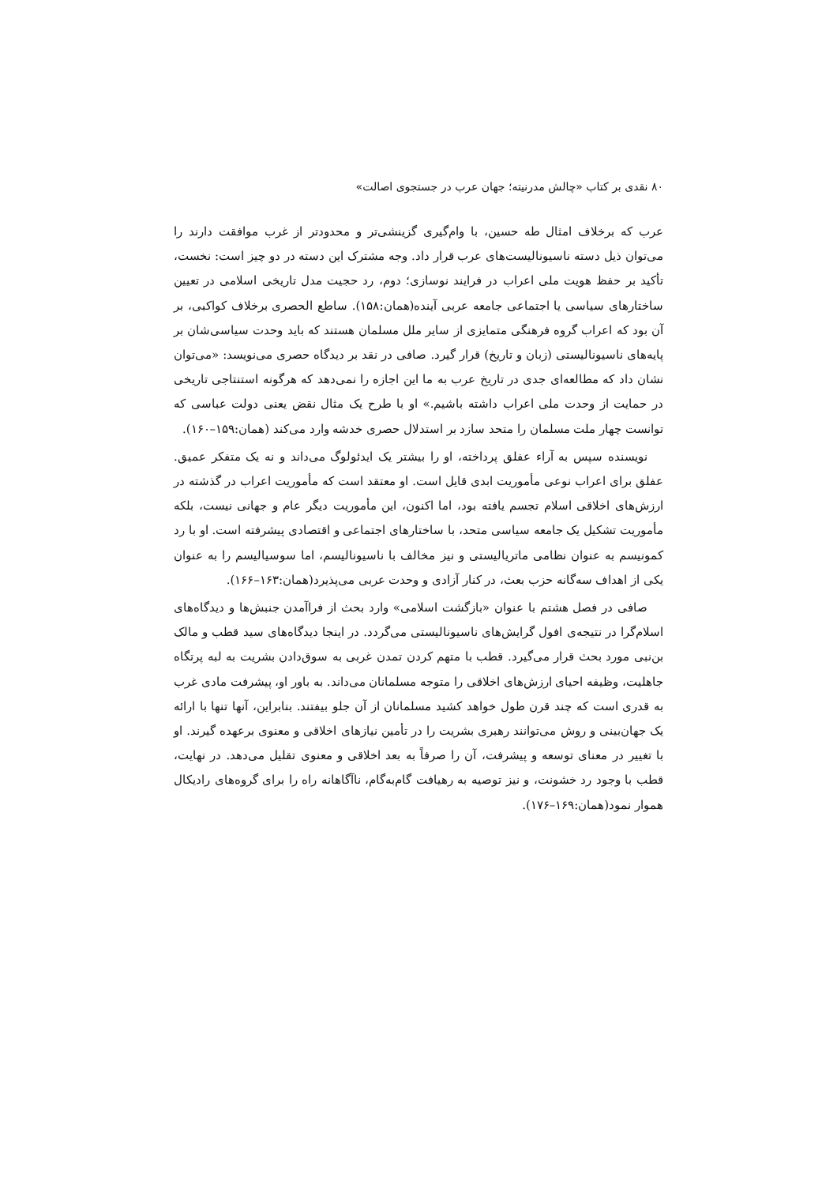۸۰ نقدی بر کتاب «چالش مدرنیته؛ جهان عرب در جستجوی اصالت»
عرب که برخلاف امثال طه حسین، با وام‌گیری گزینشی‌تر و محدودتر از غرب موافقت دارند را می‌توان ذیل دسته ناسیونالیست‌های عرب قرار داد. وجه مشترک این دسته در دو چیز است: نخست، تأکید بر حفظ هویت ملی اعراب در فرایند نوسازی؛ دوم، رد حجیت مدل تاریخی اسلامی در تعیین ساختارهای سیاسی یا اجتماعی جامعه عربی آینده(همان:۱۵۸). ساطع الحصری برخلاف کواکبی، بر آن بود که اعراب گروه فرهنگی متمایزی از سایر ملل مسلمان هستند که باید وحدت سیاسی‌شان بر پایه‌های ناسیونالیستی (زبان و تاریخ) قرار گیرد. صافی در نقد بر دیدگاه حصری می‌نویسد: «می‌توان نشان داد که مطالعه‌ای جدی در تاریخ عرب به ما این اجازه را نمی‌دهد که هرگونه استنتاجی تاریخی در حمایت از وحدت ملی اعراب داشته باشیم.» او با طرح یک مثال نقض یعنی دولت عباسی که توانست چهار ملت مسلمان را متحد سازد بر استدلال حصری خدشه وارد می‌کند (همان:۱۵۹–۱۶۰).
نویسنده سپس به آراء عفلق پرداخته، او را بیشتر یک ایدئولوگ می‌داند و نه یک متفکر عمیق. عفلق برای اعراب نوعی مأموریت ابدی قایل است. او معتقد است که مأموریت اعراب در گذشته در ارزش‌های اخلاقی اسلام تجسم یافته بود، اما اکنون، این مأموریت دیگر عام و جهانی نیست، بلکه مأموریت تشکیل یک جامعه سیاسی متحد، با ساختارهای اجتماعی و اقتصادی پیشرفته است. او با رد کمونیسم به عنوان نظامی ماتریالیستی و نیز مخالف با ناسیونالیسم، اما سوسیالیسم را به عنوان یکی از اهداف سه‌گانه حزب بعث، در کنار آزادی و وحدت عربی می‌پذیرد(همان:۱۶۳–۱۶۶).
صافی در فصل هشتم با عنوان «بازگشت اسلامی» وارد بحث از فراآمدن جنبش‌ها و دیدگاه‌های اسلام‌گرا در نتیجه‌ی افول گرایش‌های ناسیونالیستی می‌گردد. در اینجا دیدگاه‌های سید قطب و مالک بن‌نبی مورد بحث قرار می‌گیرد. قطب با متهم کردن تمدن غربی به سوق‌دادن بشریت به لبه پرتگاه جاهلیت، وظیفه احیای ارزش‌های اخلاقی را متوجه مسلمانان می‌داند. به باور او، پیشرفت مادی غرب به قدری است که چند قرن طول خواهد کشید مسلمانان از آن جلو بیفتند. بنابراین، آنها تنها با ارائه یک جهان‌بینی و روش می‌توانند رهبری بشریت را در تأمین نیازهای اخلاقی و معنوی برعهده گیرند. او با تغییر در معنای توسعه و پیشرفت، آن را صرفاً به بعد اخلاقی و معنوی تقلیل می‌دهد. در نهایت، قطب با وجود رد خشونت، و نیز توصیه به رهیافت گام‌به‌گام، ناآگاهانه راه را برای گروه‌های رادیکال هموار نمود(همان:۱۶۹–۱۷۶).